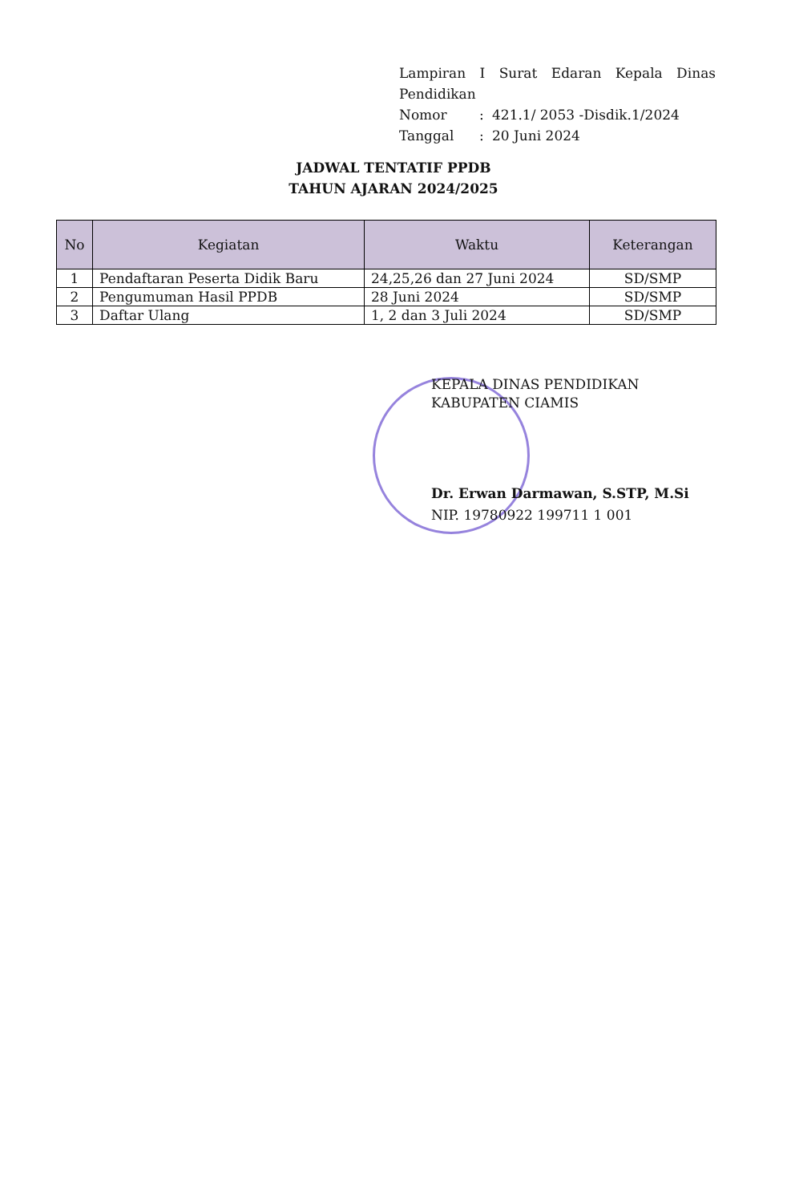Lampiran I Surat Edaran Kepala Dinas
Pendidikan
| Nomor | : | 421.1/ 2053 -Disdik.1/2024 |
| Tanggal | : | 20 Juni 2024 |
JADWAL TENTATIF PPDB
TAHUN AJARAN 2024/2025
| No | Kegiatan | Waktu | Keterangan |
| --- | --- | --- | --- |
| 1 | Pendaftaran Peserta Didik Baru | 24,25,26 dan 27 Juni 2024 | SD/SMP |
| 2 | Pengumuman Hasil PPDB | 28 Juni 2024 | SD/SMP |
| 3 | Daftar Ulang | 1, 2 dan 3 Juli 2024 | SD/SMP |
KEPALA DINAS PENDIDIKAN
KABUPATEN CIAMIS
Dr. Erwan Darmawan, S.STP, M.Si
NIP. 19780922 199711 1 001